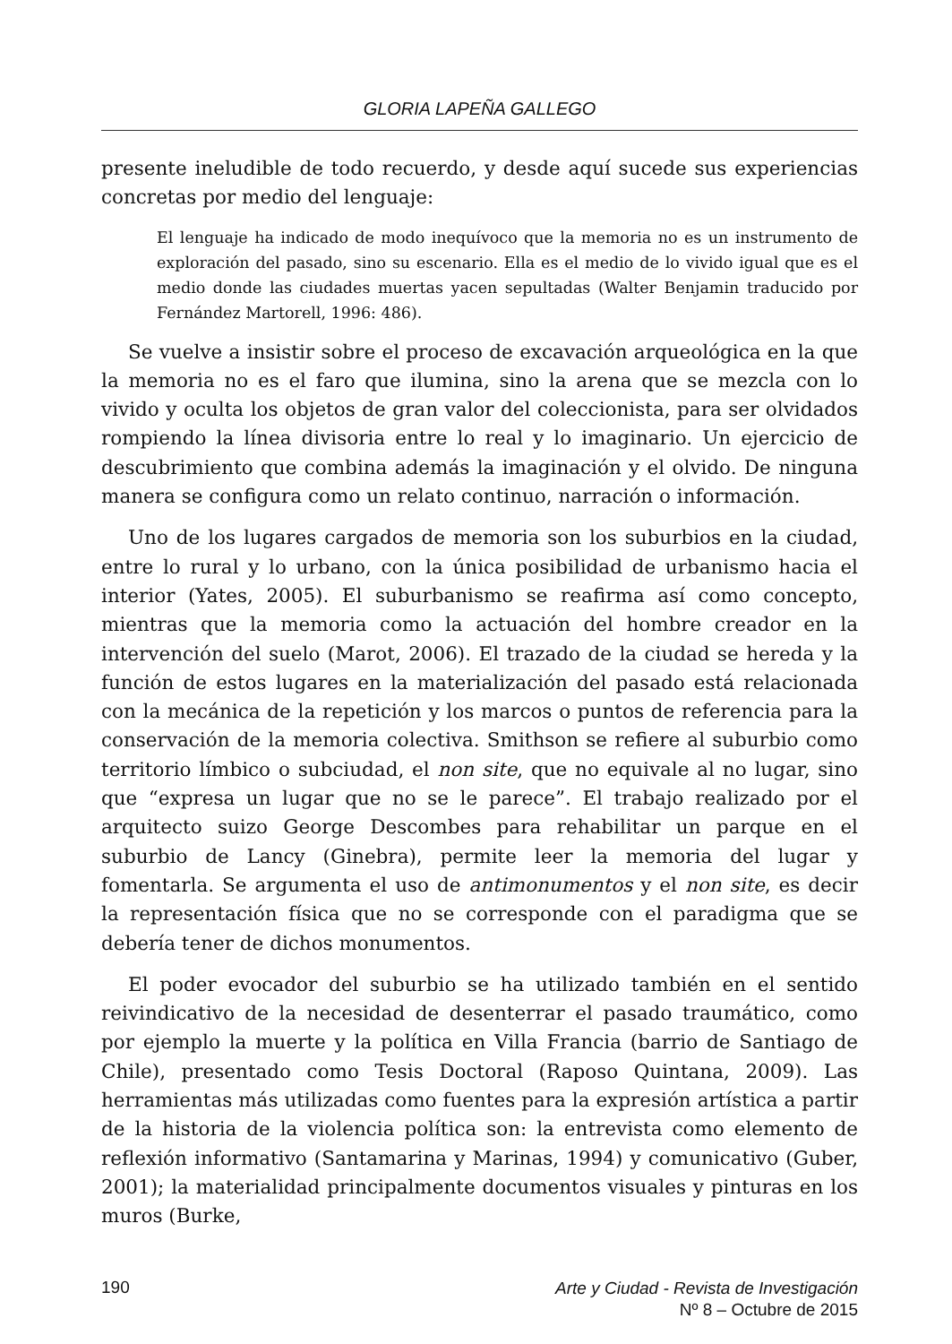GLORIA LAPEÑA GALLEGO
presente ineludible de todo recuerdo, y desde aquí sucede sus experiencias concretas por medio del lenguaje:
El lenguaje ha indicado de modo inequívoco que la memoria no es un instrumento de exploración del pasado, sino su escenario. Ella es el medio de lo vivido igual que es el medio donde las ciudades muertas yacen sepultadas (Walter Benjamin traducido por Fernández Martorell, 1996: 486).
Se vuelve a insistir sobre el proceso de excavación arqueológica en la que la memoria no es el faro que ilumina, sino la arena que se mezcla con lo vivido y oculta los objetos de gran valor del coleccionista, para ser olvidados rompiendo la línea divisoria entre lo real y lo imaginario. Un ejercicio de descubrimiento que combina además la imaginación y el olvido. De ninguna manera se configura como un relato continuo, narración o información.
Uno de los lugares cargados de memoria son los suburbios en la ciudad, entre lo rural y lo urbano, con la única posibilidad de urbanismo hacia el interior (Yates, 2005). El suburbanismo se reafirma así como concepto, mientras que la memoria como la actuación del hombre creador en la intervención del suelo (Marot, 2006). El trazado de la ciudad se hereda y la función de estos lugares en la materialización del pasado está relacionada con la mecánica de la repetición y los marcos o puntos de referencia para la conservación de la memoria colectiva. Smithson se refiere al suburbio como territorio límbico o subciudad, el non site, que no equivale al no lugar, sino que “expresa un lugar que no se le parece”. El trabajo realizado por el arquitecto suizo George Descombes para rehabilitar un parque en el suburbio de Lancy (Ginebra), permite leer la memoria del lugar y fomentarla. Se argumenta el uso de antimonumentos y el non site, es decir la representación física que no se corresponde con el paradigma que se debería tener de dichos monumentos.
El poder evocador del suburbio se ha utilizado también en el sentido reivindicativo de la necesidad de desenterrar el pasado traumático, como por ejemplo la muerte y la política en Villa Francia (barrio de Santiago de Chile), presentado como Tesis Doctoral (Raposo Quintana, 2009). Las herramientas más utilizadas como fuentes para la expresión artística a partir de la historia de la violencia política son: la entrevista como elemento de reflexión informativo (Santamarina y Marinas, 1994) y comunicativo (Guber, 2001); la materialidad principalmente documentos visuales y pinturas en los muros (Burke,
190
Arte y Ciudad - Revista de Investigación
Nº 8 – Octubre de 2015